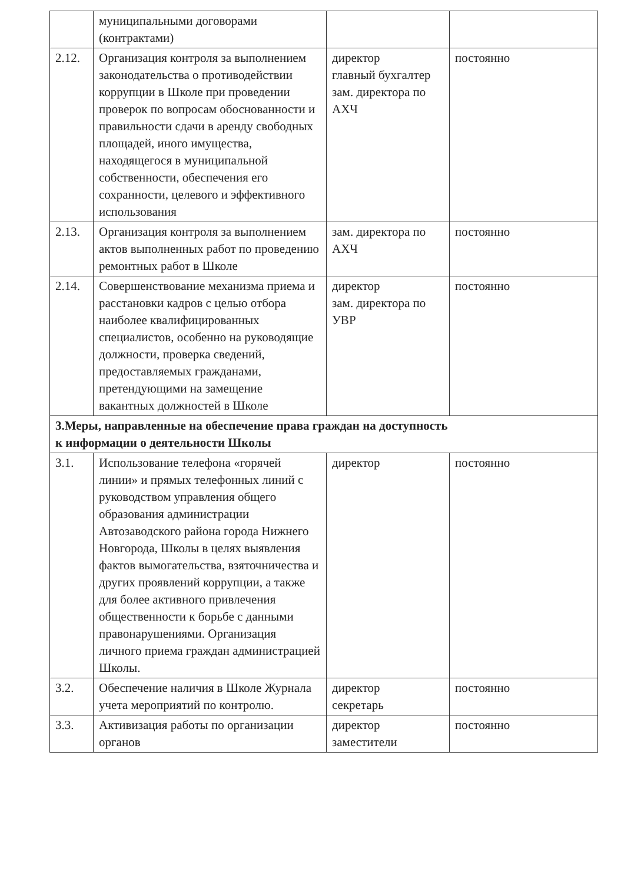| | муниципальными договорами (контрактами) | | |
| 2.12. | Организация контроля за выполнением законодательства о противодействии коррупции в Школе при проведении проверок по вопросам обоснованности и правильности сдачи в аренду свободных площадей, иного имущества, находящегося в муниципальной собственности, обеспечения его сохранности, целевого и эффективного использования | директор главный бухгалтер зам. директора по АХЧ | постоянно |
| 2.13. | Организация контроля за выполнением актов выполненных работ по проведению ремонтных работ в Школе | зам. директора по АХЧ | постоянно |
| 2.14. | Совершенствование механизма приема и расстановки кадров с целью отбора наиболее квалифицированных специалистов, особенно на руководящие должности, проверка сведений, предоставляемых гражданами, претендующими на замещение вакантных должностей в Школе | директор зам. директора по УВР | постоянно |
| 3.Меры, направленные на обеспечение права граждан на доступность к информации о деятельности Школы | | | |
| 3.1. | Использование телефона «горячей линии» и прямых телефонных линий с руководством управления общего образования администрации Автозаводского района города Нижнего Новгорода, Школы в целях выявления фактов вымогательства, взяточничества и других проявлений коррупции, а также для более активного привлечения общественности к борьбе с данными правонарушениями. Организация личного приема граждан администрацией Школы. | директор | постоянно |
| 3.2. | Обеспечение наличия в Школе Журнала учета мероприятий по контролю. | директор секретарь | постоянно |
| 3.3. | Активизация работы по организации органов | директор заместители | постоянно |